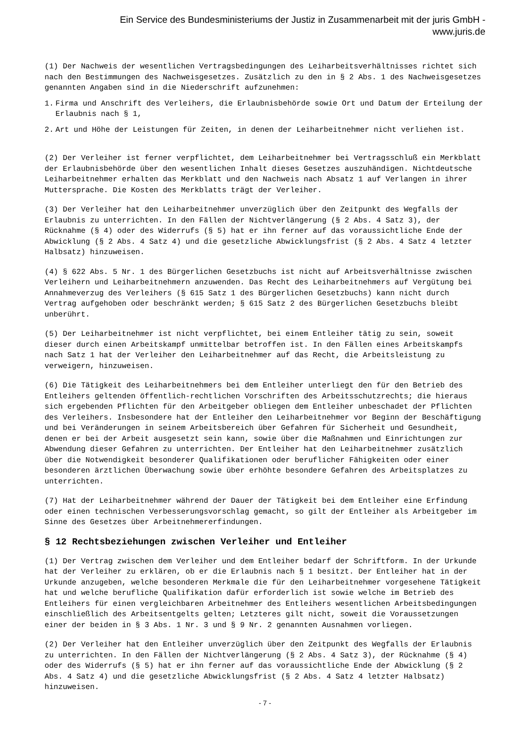Ein Service des Bundesministeriums der Justiz in Zusammenarbeit mit der juris GmbH -
www.juris.de
(1) Der Nachweis der wesentlichen Vertragsbedingungen des Leiharbeitsverhältnisses richtet sich nach den Bestimmungen des Nachweisgesetzes. Zusätzlich zu den in § 2 Abs. 1 des Nachweisgesetzes genannten Angaben sind in die Niederschrift aufzunehmen:
1. Firma und Anschrift des Verleihers, die Erlaubnisbehörde sowie Ort und Datum der Erteilung der Erlaubnis nach § 1,
2. Art und Höhe der Leistungen für Zeiten, in denen der Leiharbeitnehmer nicht verliehen ist.
(2) Der Verleiher ist ferner verpflichtet, dem Leiharbeitnehmer bei Vertragsschluß ein Merkblatt der Erlaubnisbehörde über den wesentlichen Inhalt dieses Gesetzes auszuhändigen. Nichtdeutsche Leiharbeitnehmer erhalten das Merkblatt und den Nachweis nach Absatz 1 auf Verlangen in ihrer Muttersprache. Die Kosten des Merkblatts trägt der Verleiher.
(3) Der Verleiher hat den Leiharbeitnehmer unverzüglich über den Zeitpunkt des Wegfalls der Erlaubnis zu unterrichten. In den Fällen der Nichtverlängerung (§ 2 Abs. 4 Satz 3), der Rücknahme (§ 4) oder des Widerrufs (§ 5) hat er ihn ferner auf das voraussichtliche Ende der Abwicklung (§ 2 Abs. 4 Satz 4) und die gesetzliche Abwicklungsfrist (§ 2 Abs. 4 Satz 4 letzter Halbsatz) hinzuweisen.
(4) § 622 Abs. 5 Nr. 1 des Bürgerlichen Gesetzbuchs ist nicht auf Arbeitsverhältnisse zwischen Verleihern und Leiharbeitnehmern anzuwenden. Das Recht des Leiharbeitnehmers auf Vergütung bei Annahmeverzug des Verleihers (§ 615 Satz 1 des Bürgerlichen Gesetzbuchs) kann nicht durch Vertrag aufgehoben oder beschränkt werden; § 615 Satz 2 des Bürgerlichen Gesetzbuchs bleibt unberührt.
(5) Der Leiharbeitnehmer ist nicht verpflichtet, bei einem Entleiher tätig zu sein, soweit dieser durch einen Arbeitskampf unmittelbar betroffen ist. In den Fällen eines Arbeitskampfs nach Satz 1 hat der Verleiher den Leiharbeitnehmer auf das Recht, die Arbeitsleistung zu verweigern, hinzuweisen.
(6) Die Tätigkeit des Leiharbeitnehmers bei dem Entleiher unterliegt den für den Betrieb des Entleihers geltenden öffentlich-rechtlichen Vorschriften des Arbeitsschutzrechts; die hieraus sich ergebenden Pflichten für den Arbeitgeber obliegen dem Entleiher unbeschadet der Pflichten des Verleihers. Insbesondere hat der Entleiher den Leiharbeitnehmer vor Beginn der Beschäftigung und bei Veränderungen in seinem Arbeitsbereich über Gefahren für Sicherheit und Gesundheit, denen er bei der Arbeit ausgesetzt sein kann, sowie über die Maßnahmen und Einrichtungen zur Abwendung dieser Gefahren zu unterrichten. Der Entleiher hat den Leiharbeitnehmer zusätzlich über die Notwendigkeit besonderer Qualifikationen oder beruflicher Fähigkeiten oder einer besonderen ärztlichen Überwachung sowie über erhöhte besondere Gefahren des Arbeitsplatzes zu unterrichten.
(7) Hat der Leiharbeitnehmer während der Dauer der Tätigkeit bei dem Entleiher eine Erfindung oder einen technischen Verbesserungsvorschlag gemacht, so gilt der Entleiher als Arbeitgeber im Sinne des Gesetzes über Arbeitnehmererfindungen.
§ 12 Rechtsbeziehungen zwischen Verleiher und Entleiher
(1) Der Vertrag zwischen dem Verleiher und dem Entleiher bedarf der Schriftform. In der Urkunde hat der Verleiher zu erklären, ob er die Erlaubnis nach § 1 besitzt. Der Entleiher hat in der Urkunde anzugeben, welche besonderen Merkmale die für den Leiharbeitnehmer vorgesehene Tätigkeit hat und welche berufliche Qualifikation dafür erforderlich ist sowie welche im Betrieb des Entleihers für einen vergleichbaren Arbeitnehmer des Entleihers wesentlichen Arbeitsbedingungen einschließlich des Arbeitsentgelts gelten; Letzteres gilt nicht, soweit die Voraussetzungen einer der beiden in § 3 Abs. 1 Nr. 3 und § 9 Nr. 2 genannten Ausnahmen vorliegen.
(2) Der Verleiher hat den Entleiher unverzüglich über den Zeitpunkt des Wegfalls der Erlaubnis zu unterrichten. In den Fällen der Nichtverlängerung (§ 2 Abs. 4 Satz 3), der Rücknahme (§ 4) oder des Widerrufs (§ 5) hat er ihn ferner auf das voraussichtliche Ende der Abwicklung (§ 2 Abs. 4 Satz 4) und die gesetzliche Abwicklungsfrist (§ 2 Abs. 4 Satz 4 letzter Halbsatz) hinzuweisen.
- 7 -